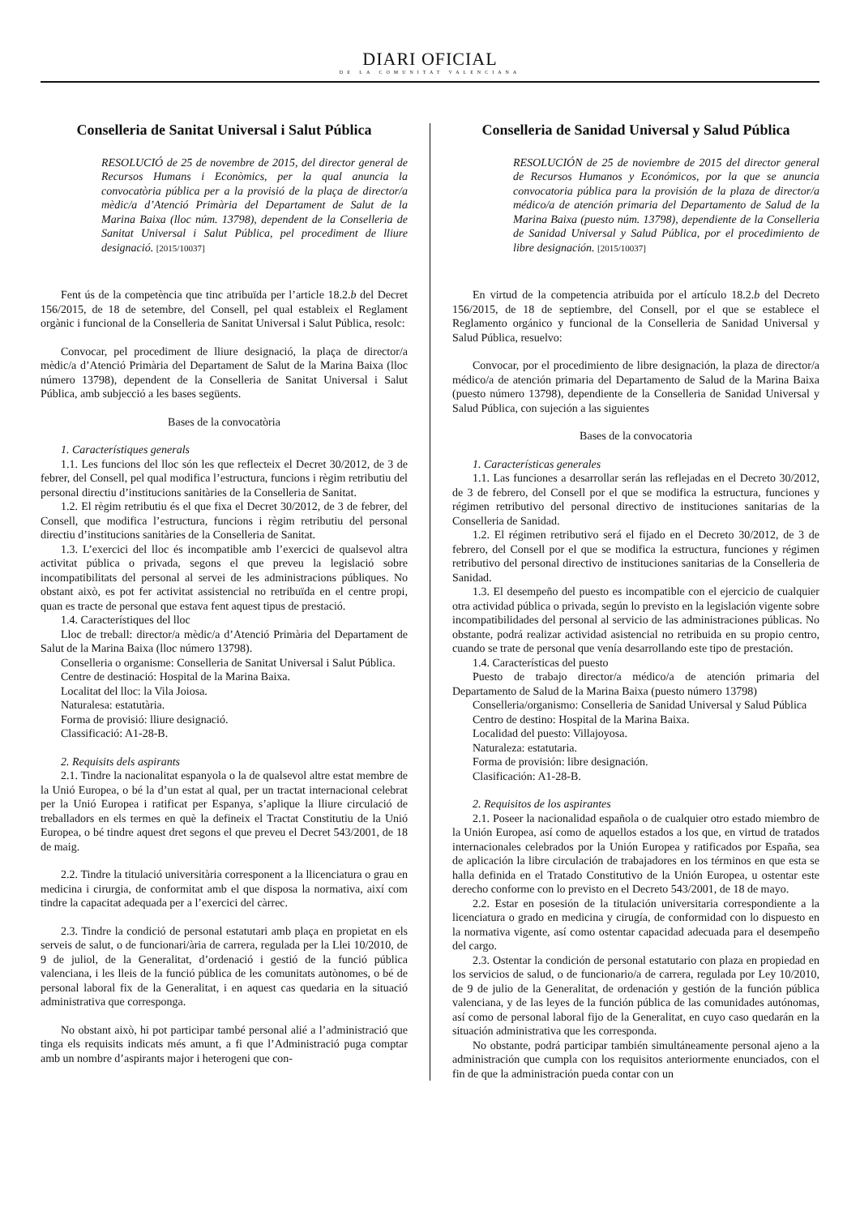DIARI OFICIAL
DE LA COMUNITAT VALENCIANA
Conselleria de Sanitat Universal i Salut Pública
RESOLUCIÓ de 25 de novembre de 2015, del director general de Recursos Humans i Econòmics, per la qual anuncia la convocatòria pública per a la provisió de la plaça de director/a mèdic/a d’Atenció Primària del Departament de Salut de la Marina Baixa (lloc núm. 13798), dependent de la Conselleria de Sanitat Universal i Salut Pública, pel procediment de lliure designació. [2015/10037]
Fent ús de la competència que tinc atribuïda per l’article 18.2.b del Decret 156/2015, de 18 de setembre, del Consell, pel qual estableix el Reglament orgànic i funcional de la Conselleria de Sanitat Universal i Salut Pública, resolc:
Convocar, pel procediment de lliure designació, la plaça de director/a mèdic/a d’Atenció Primària del Departament de Salut de la Marina Baixa (lloc número 13798), dependent de la Conselleria de Sanitat Universal i Salut Pública, amb subjecció a les bases següents.
Bases de la convocatòria
1. Característiques generals
1.1. Les funcions del lloc són les que reflecteix el Decret 30/2012, de 3 de febrer, del Consell, pel qual modifica l’estructura, funcions i règim retributiu del personal directiu d’institucions sanitàries de la Conselleria de Sanitat.
1.2. El règim retributiu és el que fixa el Decret 30/2012, de 3 de febrer, del Consell, que modifica l’estructura, funcions i règim retributiu del personal directiu d’institucions sanitàries de la Conselleria de Sanitat.
1.3. L’exercici del lloc és incompatible amb l’exercici de qualsevol altra activitat pública o privada, segons el que preveu la legislació sobre incompatibilitats del personal al servei de les administracions públiques. No obstant això, es pot fer activitat assistencial no retribuïda en el centre propi, quan es tracte de personal que estava fent aquest tipus de prestació.
1.4. Característiques del lloc
Lloc de treball: director/a mèdic/a d’Atenció Primària del Departament de Salut de la Marina Baixa (lloc número 13798).
Conselleria o organisme: Conselleria de Sanitat Universal i Salut Pública.
Centre de destinació: Hospital de la Marina Baixa.
Localitat del lloc: la Vila Joiosa.
Naturalesa: estatutària.
Forma de provisió: lliure designació.
Classificació: A1-28-B.
2. Requisits dels aspirants
2.1. Tindre la nacionalitat espanyola o la de qualsevol altre estat membre de la Unió Europea, o bé la d’un estat al qual, per un tractat internacional celebrat per la Unió Europea i ratificat per Espanya, s’aplique la lliure circulació de treballadors en els termes en què la defineix el Tractat Constitutiu de la Unió Europea, o bé tindre aquest dret segons el que preveu el Decret 543/2001, de 18 de maig.
2.2. Tindre la titulació universitària corresponent a la llicenciatura o grau en medicina i cirurgia, de conformitat amb el que disposa la normativa, així com tindre la capacitat adequada per a l’exercici del càrrec.
2.3. Tindre la condició de personal estatutari amb plaça en propietat en els serveis de salut, o de funcionari/ària de carrera, regulada per la Llei 10/2010, de 9 de juliol, de la Generalitat, d’ordenació i gestió de la funció pública valenciana, i les lleis de la funció pública de les comunitats autònomes, o bé de personal laboral fix de la Generalitat, i en aquest cas quedaria en la situació administrativa que corresponga.
No obstant això, hi pot participar també personal alié a l’administració que tinga els requisits indicats més amunt, a fi que l’Administració puga comptar amb un nombre d’aspirants major i heterogeni que con-
Conselleria de Sanidad Universal y Salud Pública
RESOLUCIÓN de 25 de noviembre de 2015 del director general de Recursos Humanos y Económicos, por la que se anuncia convocatoria pública para la provisión de la plaza de director/a médico/a de atención primaria del Departamento de Salud de la Marina Baixa (puesto núm. 13798), dependiente de la Conselleria de Sanidad Universal y Salud Pública, por el procedimiento de libre designación. [2015/10037]
En virtud de la competencia atribuida por el artículo 18.2.b del Decreto 156/2015, de 18 de septiembre, del Consell, por el que se establece el Reglamento orgánico y funcional de la Conselleria de Sanidad Universal y Salud Pública, resuelvo:
Convocar, por el procedimiento de libre designación, la plaza de director/a médico/a de atención primaria del Departamento de Salud de la Marina Baixa (puesto número 13798), dependiente de la Conselleria de Sanidad Universal y Salud Pública, con sujeción a las siguientes
Bases de la convocatoria
1. Características generales
1.1. Las funciones a desarrollar serán las reflejadas en el Decreto 30/2012, de 3 de febrero, del Consell por el que se modifica la estructura, funciones y régimen retributivo del personal directivo de instituciones sanitarias de la Conselleria de Sanidad.
1.2. El régimen retributivo será el fijado en el Decreto 30/2012, de 3 de febrero, del Consell por el que se modifica la estructura, funciones y régimen retributivo del personal directivo de instituciones sanitarias de la Conselleria de Sanidad.
1.3. El desempeño del puesto es incompatible con el ejercicio de cualquier otra actividad pública o privada, según lo previsto en la legislación vigente sobre incompatibilidades del personal al servicio de las administraciones públicas. No obstante, podrá realizar actividad asistencial no retribuida en su propio centro, cuando se trate de personal que venía desarrollando este tipo de prestación.
1.4. Características del puesto
Puesto de trabajo director/a médico/a de atención primaria del Departamento de Salud de la Marina Baixa (puesto número 13798)
Conselleria/organismo: Conselleria de Sanidad Universal y Salud Pública
Centro de destino: Hospital de la Marina Baixa.
Localidad del puesto: Villajoyosa.
Naturaleza: estatutaria.
Forma de provisión: libre designación.
Clasificación: A1-28-B.
2. Requisitos de los aspirantes
2.1. Poseer la nacionalidad española o de cualquier otro estado miembro de la Unión Europea, así como de aquellos estados a los que, en virtud de tratados internacionales celebrados por la Unión Europea y ratificados por España, sea de aplicación la libre circulación de trabajadores en los términos en que esta se halla definida en el Tratado Constitutivo de la Unión Europea, u ostentar este derecho conforme con lo previsto en el Decreto 543/2001, de 18 de mayo.
2.2. Estar en posesión de la titulación universitaria correspondiente a la licenciatura o grado en medicina y cirugía, de conformidad con lo dispuesto en la normativa vigente, así como ostentar capacidad adecuada para el desempeño del cargo.
2.3. Ostentar la condición de personal estatutario con plaza en propiedad en los servicios de salud, o de funcionario/a de carrera, regulada por Ley 10/2010, de 9 de julio de la Generalitat, de ordenación y gestión de la función pública valenciana, y de las leyes de la función pública de las comunidades autónomas, así como de personal laboral fijo de la Generalitat, en cuyo caso quedarán en la situación administrativa que les corresponda.
No obstante, podrá participar también simultáneamente personal ajeno a la administración que cumpla con los requisitos anteriormente enunciados, con el fin de que la administración pueda contar con un